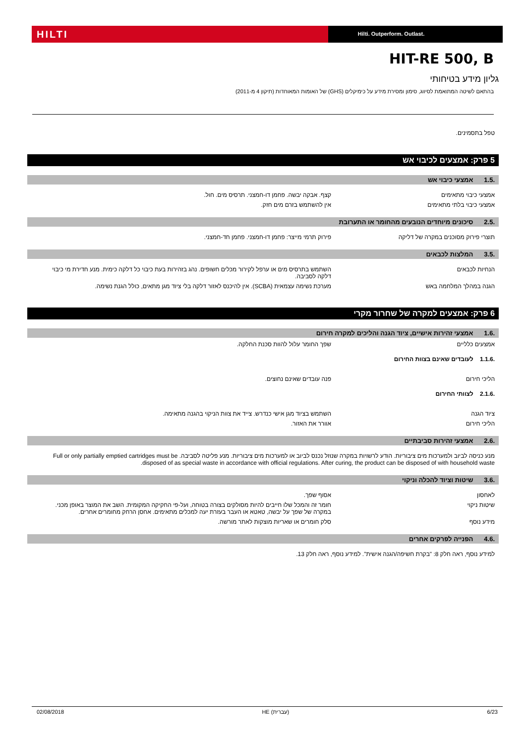HILTI
Hilti. Outperform. Outlast.
HIT-RE 500, B
גליון מידע בטיחותי
בהתאם לשיטה המתואמת לסיווג, סימון ומסירת מידע על כימיקלים (GHS) של האומות המאוחדות (תיקון 4 מ-2011)
טפל בתסמינים.
5 פרק: אמצעים לכיבוי אש
.1.5 אמצעי כיבוי אש
אמצעי כיבוי מתאימים קצף. אבקה יבשה. פחמן דו-חמצני. תרסיס מים. חול.
אמצעי כיבוי בלתי מתאימים אין להשתמש בזרם מים חזק.
.2.5 סיכונים מיוחדים הנובעים מהחומר או התערובת
תוצרי פירוק מסוכנים במקרה של דליקה פירוק תרמי מייצר: פחמן דו-חמצני. פחמן חד-חמצני.
.3.5 המלצות לכבאים
הנחיות לכבאים השתמש בתרסיס מים או ערפל לקירור מכלים חשופים. נהג בזהירות בעת כיבוי כל דלקה כימית. מנע חדירת מי כיבוי דלקה לסביבה.
הגנה במהלך המלחמה באש מערכת נשימה עצמאית (SCBA). אין להיכנס לאזור דלקה בלי ציוד מגן מתאים, כולל הגנת נשימה.
6 פרק: אמצעים למקרה של שחרור מקרי
.1.6 אמצעי זהירות אישיים, ציוד הגנה והליכים למקרה חירום
אמצעים כלליים שפך החומר עלול להוות סכנת החלקה.
.1.1.6 לעובדים שאינם בצוות החירום
הליכי חירום פנה עובדים שאינם נחוצים.
.2.1.6 לצוותי החירום
ציוד הגנה השתמש בציוד מגן אישי כנדרש. צייד את צוות הניקוי בהגנה מתאימה.
הליכי חירום אוורר את האזור.
.2.6 אמצעי זהירות סביבתיים
מנע כניסה לביוב ולמערכות מים ציבוריות. הודע לרשויות במקרה שנוזל נכנס לביוב או למערכות מים ציבוריות. מנע פליטה לסביבה. Full or only partially emptied cartridges must be disposed of as special waste in accordance with official regulations. After curing, the product can be disposed of with household waste.
.3.6 שיטות וציוד להכלה וניקוי
לאחסון אסוף שפך.
שיטות ניקוי חומר זה והמכל שלו חייבים להיות מסולקים בצורה בטוחה, ועל-פי החקיקה המקומית. השב את המוצר באופן מכני. במקרה של שפך על יבשה, טאטא או העבר בעזרת יעה למכלים מתאימים. אחסן הרחק מחומרים אחרים.
מידע נוסף סלק חומרים או שאריות מוצקות לאתר מורשה.
.4.6 הפנייה לפרקים אחרים
למידע נוסף, ראה חלק 8: "בקרת חשיפה/הגנה אישית". למידע נוסף, ראה חלק 13.
02/08/2018 HE (עברית) 6/23